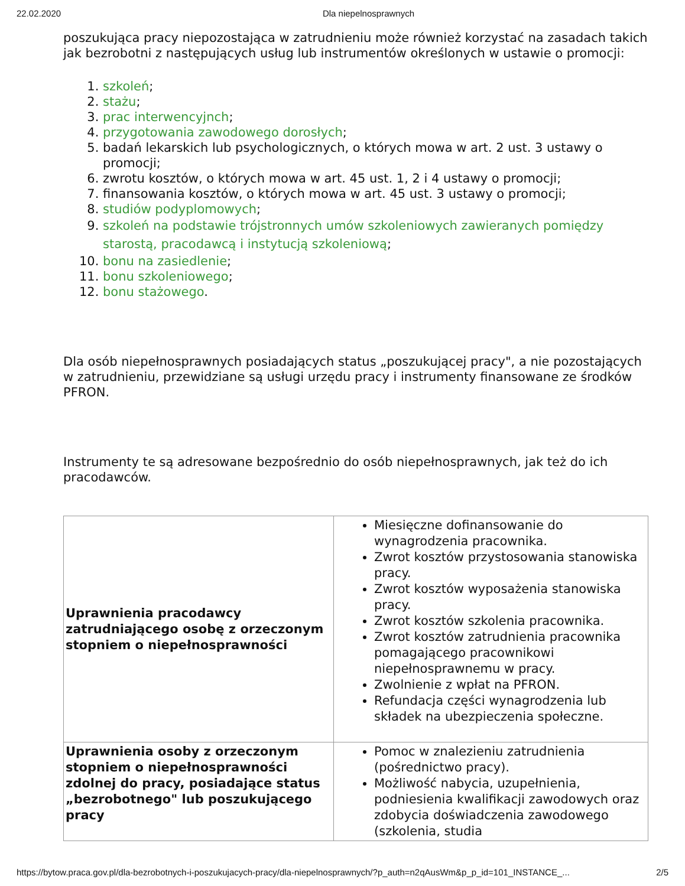22.02.2020 Dla niepelnosprawnych
poszukująca pracy niepozostająca w zatrudnieniu może również korzystać na zasadach takich jak bezrobotni z następujących usług lub instrumentów określonych w ustawie o promocji:
1. szkoleń;
2. stażu;
3. prac interwencyjnch;
4. przygotowania zawodowego dorosłych;
5. badań lekarskich lub psychologicznych, o których mowa w art. 2 ust. 3 ustawy o promocji;
6. zwrotu kosztów, o których mowa w art. 45 ust. 1, 2 i 4 ustawy o promocji;
7. finansowania kosztów, o których mowa w art. 45 ust. 3 ustawy o promocji;
8. studiów podyplomowych;
9. szkoleń na podstawie trójstronnych umów szkoleniowych zawieranych pomiędzy starostą, pracodawcą i instytucją szkoleniową;
10. bonu na zasiedlenie;
11. bonu szkoleniowego;
12. bonu stażowego.
Dla osób niepełnosprawnych posiadających status „poszukującej pracy", a nie pozostających w zatrudnieniu, przewidziane są usługi urzędu pracy i instrumenty finansowane ze środków PFRON.
Instrumenty te są adresowane bezpośrednio do osób niepełnosprawnych, jak też do ich pracodawców.
| Uprawnienia pracodawcy zatrudniającego osobę z orzeczonym stopniem o niepełnosprawności | Miesięczne dofinansowanie do wynagrodzenia pracownika. Zwrot kosztów przystosowania stanowiska pracy. Zwrot kosztów wyposażenia stanowiska pracy. Zwrot kosztów szkolenia pracownika. Zwrot kosztów zatrudnienia pracownika pomagającego pracownikowi niepełnosprawnemu w pracy. Zwolnienie z wpłat na PFRON. Refundacja części wynagrodzenia lub składek na ubezpieczenia społeczne. |
| Uprawnienia osoby z orzeczonym stopniem o niepełnosprawności zdolnej do pracy, posiadające status „bezrobotnego" lub poszukującego pracy | Pomoc w znalezieniu zatrudnienia (pośrednictwo pracy). Możliwość nabycia, uzupełnienia, podniesienia kwalifikacji zawodowych oraz zdobycia doświadczenia zawodowego (szkolenia, studia |
https://bytow.praca.gov.pl/dla-bezrobotnych-i-poszukujacych-pracy/dla-niepelnosprawnych/?p_auth=n2qAusWm&p_p_id=101_INSTANCE_... 2/5